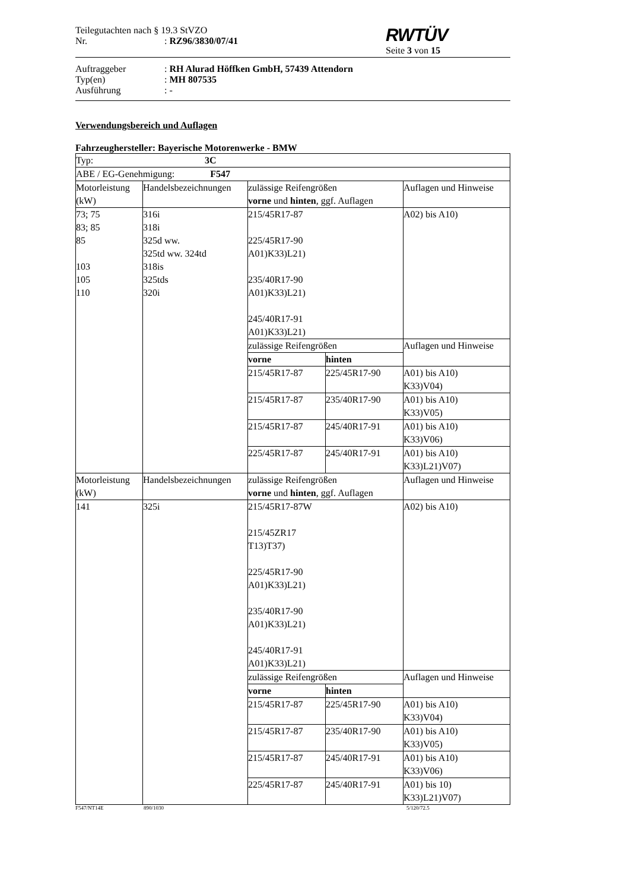Teilegutachten nach § 19.3 StVZO
Nr.: RZ96/3830/07/41
RWTÜV
Seite 3 von 15
Auftraggeber: RH Alurad Höffken GmbH, 57439 Attendorn
Typ(en): MH 807535
Ausführung: -
Verwendungsbereich und Auflagen
Fahrzeughersteller: Bayerische Motorenwerke - BMW
| Typ: 3C | | | | |
| ABE / EG-Genehmigung: F547 | | | | |
| Motorleistung (kW) | Handelsbezeichnungen | zulässige Reifengrößen vorne und hinten , ggf. Auflagen | | Auflagen und Hinweise |
| 73; 75 83; 85 85 103 105 110 | 316i 318i 325d ww. 325td ww. 324td 318is 325tds 320i | 215/45R17-87 225/45R17-90 A01)K33)L21) 235/40R17-90 A01)K33)L21) 245/40R17-91 A01)K33)L21) | | A02) bis A10) |
| | | zulässige Reifengrößen | | Auflagen und Hinweise |
| | | vorne | hinten | |
| | | 215/45R17-87 | 225/45R17-90 | A01) bis A10) K33)V04) |
| | | 215/45R17-87 | 235/40R17-90 | A01) bis A10) K33)V05) |
| | | 215/45R17-87 | 245/40R17-91 | A01) bis A10) K33)V06) |
| | | 225/45R17-87 | 245/40R17-91 | A01) bis A10) K33)L21)V07) |
| Motorleistung (kW) | Handelsbezeichnungen | zulässige Reifengrößen vorne und hinten , ggf. Auflagen | | Auflagen und Hinweise |
| 141 | 325i | 215/45R17-87W 215/45ZR17 T13)T37) 225/45R17-90 A01)K33)L21) 235/40R17-90 A01)K33)L21) 245/40R17-91 A01)K33)L21) | | A02) bis A10) |
| | | zulässige Reifengrößen | | Auflagen und Hinweise |
| | | vorne | hinten | |
| | | 215/45R17-87 | 225/45R17-90 | A01) bis A10) K33)V04) |
| | | 215/45R17-87 | 235/40R17-90 | A01) bis A10) K33)V05) |
| | | 215/45R17-87 | 245/40R17-91 | A01) bis A10) K33)V06) |
| | | 225/45R17-87 | 245/40R17-91 | A01) bis 10) K33)L21)V07) |
F547/NT14E 890/1030 5/120/72.5